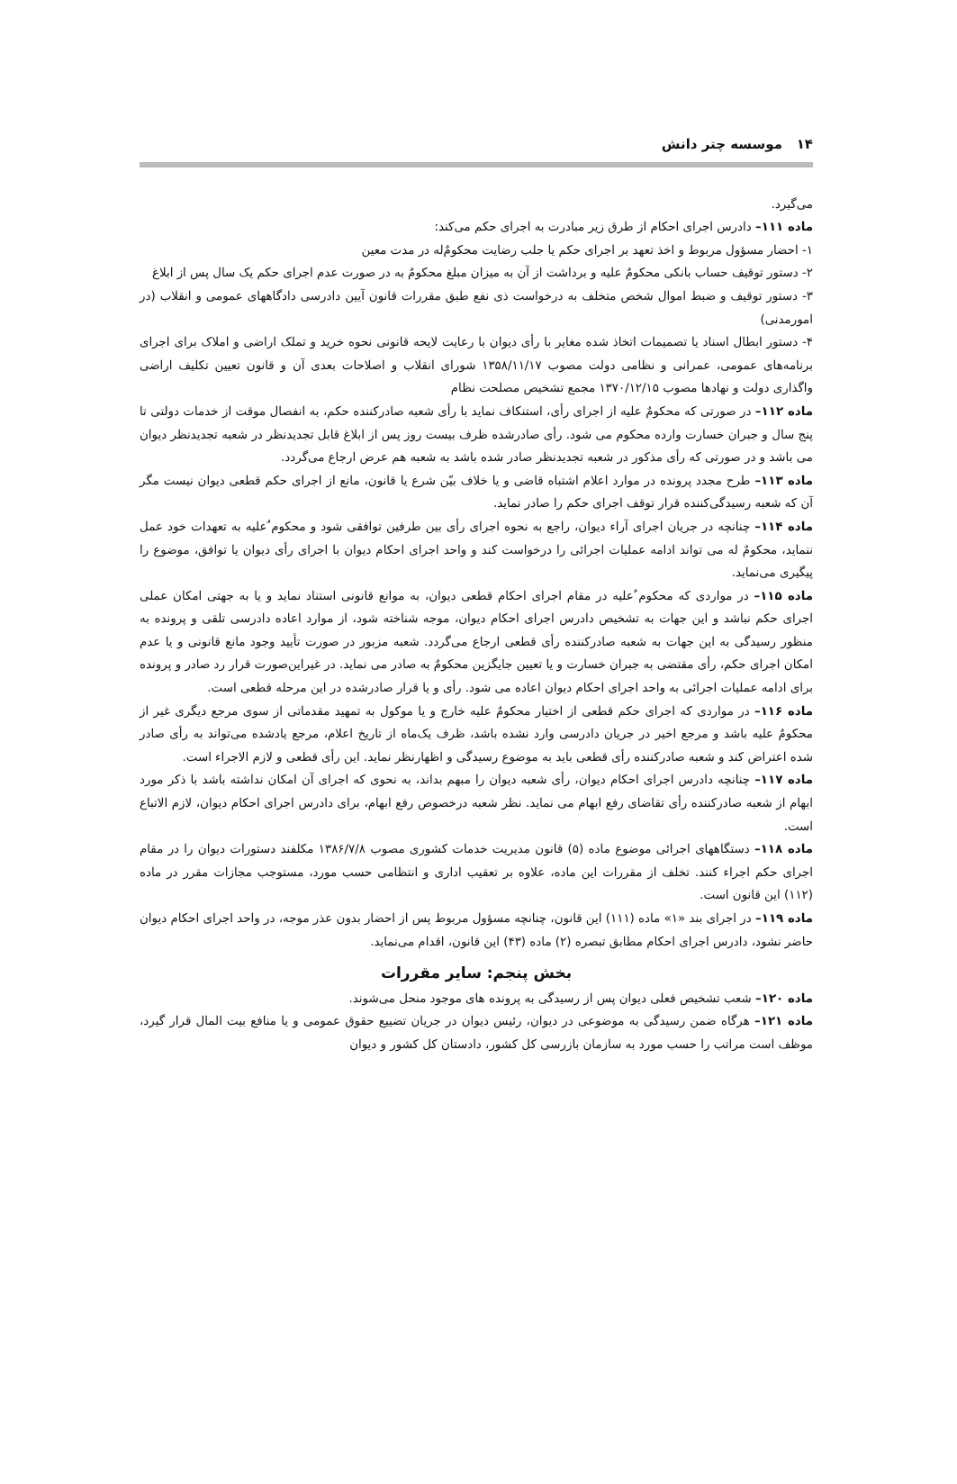۱۴ موسسه چتر دانش
می‌گیرد.
ماده ۱۱۱– دادرس اجرای احکام از طرق زیر مبادرت به اجرای حکم می‌کند:
۱- احضار مسؤول مربوط و اخذ تعهد بر اجرای حکم یا جلب رضایت محکومٌ‌له در مدت معین
۲- دستور توقیف حساب بانکی محکومٌ علیه و برداشت از آن به میزان مبلغ محکومٌ به در صورت عدم اجرای حکم یک سال پس از ابلاغ
۳- دستور توقیف و ضبط اموال شخص متخلف به درخواست ذی نفع طبق مقررات قانون آیین دادرسی دادگاههای عمومی و انقلاب (در امورمدنی)
۴- دستور ابطال اسناد یا تصمیمات اتخاذ شده مغایر با رأی دیوان با رعایت لایحه قانونی نحوه خرید و تملک اراضی و املاک برای اجرای برنامه‌های عمومی، عمرانی و نظامی دولت مصوب ۱۳۵۸/۱۱/۱۷ شورای انقلاب و اصلاحات بعدی آن و قانون تعیین تکلیف اراضی واگذاری دولت و نهادها مصوب ۱۳۷۰/۱۲/۱۵ مجمع تشخیص مصلحت نظام
ماده ۱۱۲– در صورتی که محکومٌ علیه از اجرای رأی، استنکاف نماید با رأی شعبه صادرکننده حکم، به انفصال موقت از خدمات دولتی تا پنج سال و جبران خسارت وارده محکوم می شود. رأی صادرشده ظرف بیست روز پس از ابلاغ قابل تجدیدنظر در شعبه تجدیدنظر دیوان می باشد و در صورتی که رأی مذکور در شعبه تجدیدنظر صادر شده باشد به شعبه هم عرض ارجاع می‌گردد.
ماده ۱۱۳– طرح مجدد پرونده در موارد اعلام اشتباه قاضی و یا خلاف بیّن شرع یا قانون، مانع از اجرای حکم قطعی دیوان نیست مگر آن که شعبه رسیدگی‌کننده قرار توقف اجرای حکم را صادر نماید.
ماده ۱۱۴– چنانچه در جریان اجرای آراء دیوان، راجع به نحوه اجرای رأی بین طرفین توافقی شود و محکوم ٌعلیه به تعهدات خود عمل ننماید، محکومٌ له می تواند ادامه عملیات اجرائی را درخواست کند و واحد اجرای احکام دیوان با اجرای رأی دیوان یا توافق، موضوع را پیگیری می‌نماید.
ماده ۱۱۵– در مواردی که محکوم ٌعلیه در مقام اجرای احکام قطعی دیوان، به موانع قانونی استناد نماید و یا به جهتی امکان عملی اجرای حکم نباشد و این جهات به تشخیص دادرس اجرای احکام دیوان، موجه شناخته شود، از موارد اعاده دادرسی تلقی و پرونده به منظور رسیدگی به این جهات به شعبه صادرکننده رأی قطعی ارجاع می‌گردد. شعبه مزبور در صورت تأیید وجود مانع قانونی و یا عدم امکان اجرای حکم، رأی مقتضی به جبران خسارت و یا تعیین جایگزین محکومٌ به صادر می نماید. در غیراین‌صورت قرار رد صادر و پرونده برای ادامه عملیات اجرائی به واحد اجرای احکام دیوان اعاده می شود. رأی و یا قرار صادرشده در این مرحله قطعی است.
ماده ۱۱۶– در مواردی که اجرای حکم قطعی از اختیار محکومٌ علیه خارج و یا موکول به تمهید مقدماتی از سوی مرجع دیگری غیر از محکومٌ علیه باشد و مرجع اخیر در جریان دادرسی وارد نشده باشد، ظرف یک‌ماه از تاریخ اعلام، مرجع یادشده می‌تواند به رأی صادر شده اعتراض کند و شعبه صادرکننده رأی قطعی باید به موضوع رسیدگی و اظهارنظر نماید. این رأی قطعی و لازم الاجراء است.
ماده ۱۱۷– چنانچه دادرس اجرای احکام دیوان، رأی شعبه دیوان را مبهم بداند، به نحوی که اجرای آن امکان نداشته باشد با ذکر مورد ابهام از شعبه صادرکننده رأی تقاضای رفع ابهام می نماید. نظر شعبه درخصوص رفع ابهام، برای دادرس اجرای احکام دیوان، لازم الاتباع است.
ماده ۱۱۸– دستگاههای اجرائی موضوع ماده (۵) قانون مدیریت خدمات کشوری مصوب ۱۳۸۶/۷/۸ مکلفند دستورات دیوان را در مقام اجرای حکم اجراء کنند. تخلف از مقررات این ماده، علاوه بر تعقیب اداری و انتظامی حسب مورد، مستوجب مجازات مقرر در ماده (۱۱۲) این قانون است.
ماده ۱۱۹– در اجرای بند «۱» ماده (۱۱۱) این قانون، چنانچه مسؤول مربوط پس از احضار بدون عذر موجه، در واحد اجرای احکام دیوان حاضر نشود، دادرس اجرای احکام مطابق تبصره (۲) ماده (۴۳) این قانون، اقدام می‌نماید.
بخش پنجم: سایر مقررات
ماده ۱۲۰– شعب تشخیص فعلی دیوان پس از رسیدگی به پرونده های موجود منحل می‌شوند.
ماده ۱۲۱– هرگاه ضمن رسیدگی به موضوعی در دیوان، رئیس دیوان در جریان تضییع حقوق عمومی و یا منافع بیت المال قرار گیرد، موظف است مراتب را حسب مورد به سازمان بازرسی کل کشور، دادستان کل کشور و دیوان